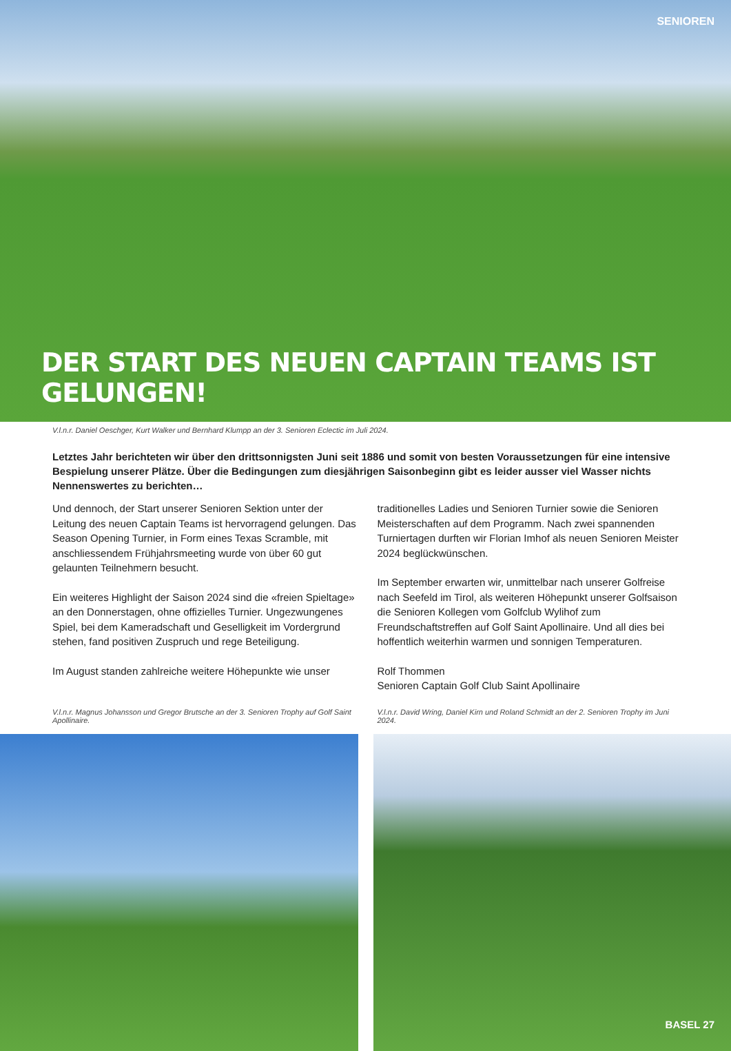SENIOREN
DER START DES NEUEN CAPTAIN TEAMS IST GELUNGEN!
V.l.n.r. Daniel Oeschger, Kurt Walker und Bernhard Klumpp an der 3. Senioren Eclectic im Juli 2024.
Letztes Jahr berichteten wir über den drittsonnigsten Juni seit 1886 und somit von besten Voraussetzungen für eine intensive Bespielung unserer Plätze. Über die Bedingungen zum diesjährigen Saisonbeginn gibt es leider ausser viel Wasser nichts Nennenswertes zu berichten…
Und dennoch, der Start unserer Senioren Sektion unter der Leitung des neuen Captain Teams ist hervorragend gelungen. Das Season Opening Turnier, in Form eines Texas Scramble, mit anschliessendem Frühjahrsmeeting wurde von über 60 gut gelaunten Teilnehmern besucht.
Ein weiteres Highlight der Saison 2024 sind die «freien Spieltage» an den Donnerstagen, ohne offizielles Turnier. Ungezwungenes Spiel, bei dem Kameradschaft und Geselligkeit im Vordergrund stehen, fand positiven Zuspruch und rege Beteiligung.
Im August standen zahlreiche weitere Höhepunkte wie unser
traditionelles Ladies und Senioren Turnier sowie die Senioren Meisterschaften auf dem Programm. Nach zwei spannenden Turniertagen durften wir Florian Imhof als neuen Senioren Meister 2024 beglückwünschen.
Im September erwarten wir, unmittelbar nach unserer Golfreise nach Seefeld im Tirol, als weiteren Höhepunkt unserer Golfsaison die Senioren Kollegen vom Golfclub Wylihof zum Freundschaftstreffen auf Golf Saint Apollinaire. Und all dies bei hoffentlich weiterhin warmen und sonnigen Temperaturen.
Rolf Thommen
Senioren Captain Golf Club Saint Apollinaire
V.l.n.r. Magnus Johansson und Gregor Brutsche an der 3. Senioren Trophy auf Golf Saint Apollinaire.
V.l.n.r. David Wring, Daniel Kirn und Roland Schmidt an der 2. Senioren Trophy im Juni 2024.
BASEL 27